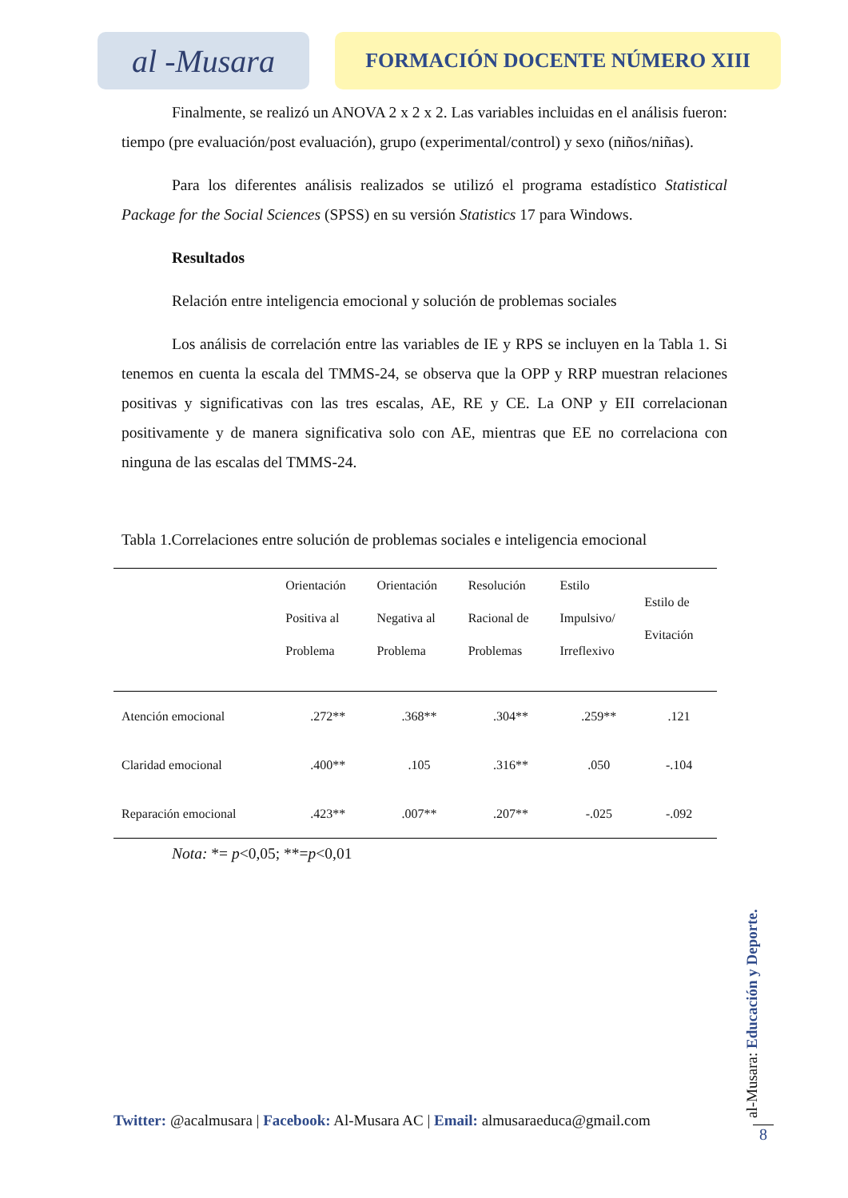al -Musara
FORMACIÓN DOCENTE NÚMERO XIII
Finalmente, se realizó un ANOVA 2 x 2 x 2. Las variables incluidas en el análisis fueron: tiempo (pre evaluación/post evaluación), grupo (experimental/control) y sexo (niños/niñas).
Para los diferentes análisis realizados se utilizó el programa estadístico Statistical Package for the Social Sciences (SPSS) en su versión Statistics 17 para Windows.
Resultados
Relación entre inteligencia emocional y solución de problemas sociales
Los análisis de correlación entre las variables de IE y RPS se incluyen en la Tabla 1. Si tenemos en cuenta la escala del TMMS-24, se observa que la OPP y RRP muestran relaciones positivas y significativas con las tres escalas, AE, RE y CE. La ONP y EII correlacionan positivamente y de manera significativa solo con AE, mientras que EE no correlaciona con ninguna de las escalas del TMMS-24.
Tabla 1.Correlaciones entre solución de problemas sociales e inteligencia emocional
| | Orientación Positiva al Problema | Orientación Negativa al Problema | Resolución Racional de Problemas | Estilo Impulsivo/ Irreflexivo | Estilo de Evitación |
| --- | --- | --- | --- | --- | --- |
| Atención emocional | .272** | .368** | .304** | .259** | .121 |
| Claridad emocional | .400** | .105 | .316** | .050 | -.104 |
| Reparación emocional | .423** | .007** | .207** | -.025 | -.092 |
Nota: *= p<0,05; **=p<0,01
Twitter: @acalmusara | Facebook: Al-Musara AC | Email: almusaraeduca@gmail.com
al-Musara: Educación y Deporte.
8